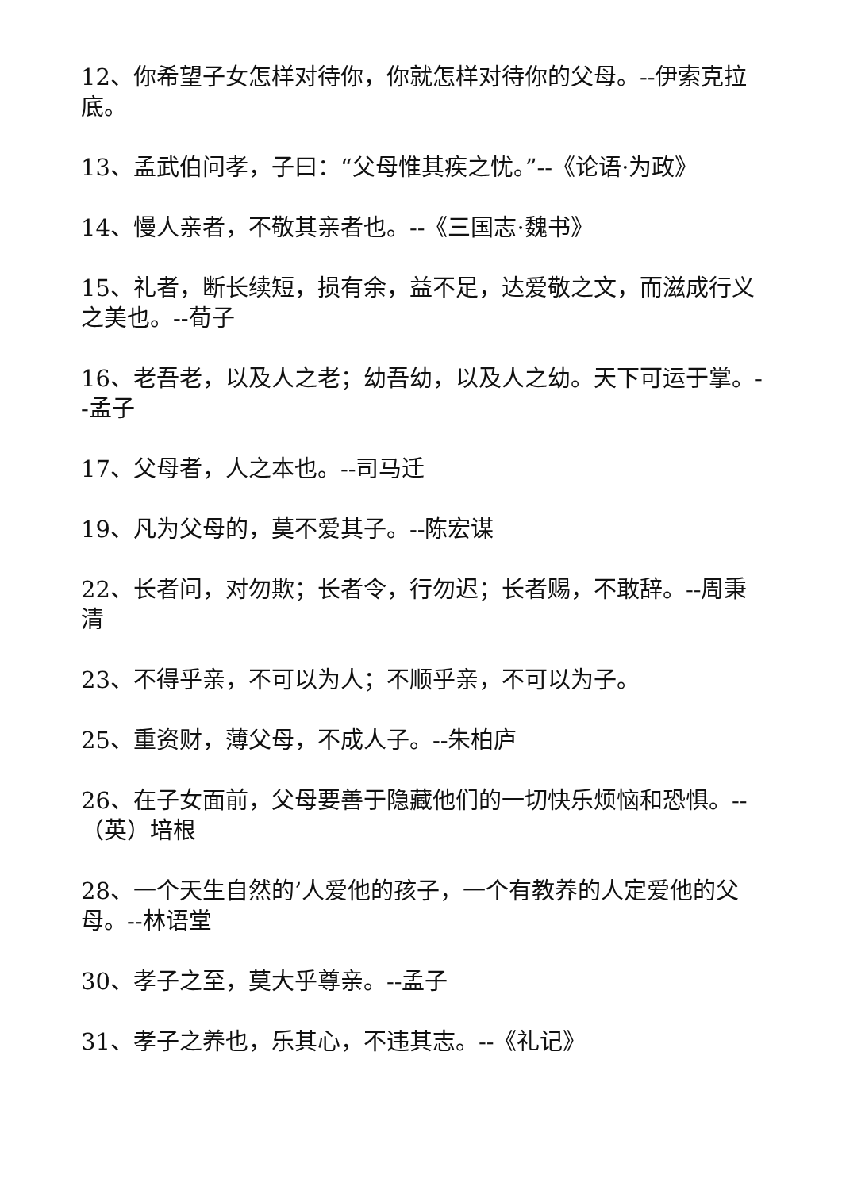12、你希望子女怎样对待你，你就怎样对待你的父母。--伊索克拉底。
13、孟武伯问孝，子曰：“父母惟其疾之忧。”--《论语·为政》
14、慢人亲者，不敬其亲者也。--《三国志·魏书》
15、礼者，断长续短，损有余，益不足，达爱敬之文，而滋成行义之美也。--荀子
16、老吾老，以及人之老；幼吾幼，以及人之幼。天下可运于掌。--孟子
17、父母者，人之本也。--司马迁
19、凡为父母的，莫不爱其子。--陈宏谋
22、长者问，对勿欺；长者令，行勿迟；长者赐，不敢辞。--周秉清
23、不得乎亲，不可以为人；不顺乎亲，不可以为子。
25、重资财，薄父母，不成人子。--朱柏庐
26、在子女面前，父母要善于隐藏他们的一切快乐烦恼和恐惧。--（英）培根
28、一个天生自然的’人爱他的孩子，一个有教养的人定爱他的父母。--林语堂
30、孝子之至，莫大乎尊亲。--孟子
31、孝子之养也，乐其心，不违其志。--《礼记》